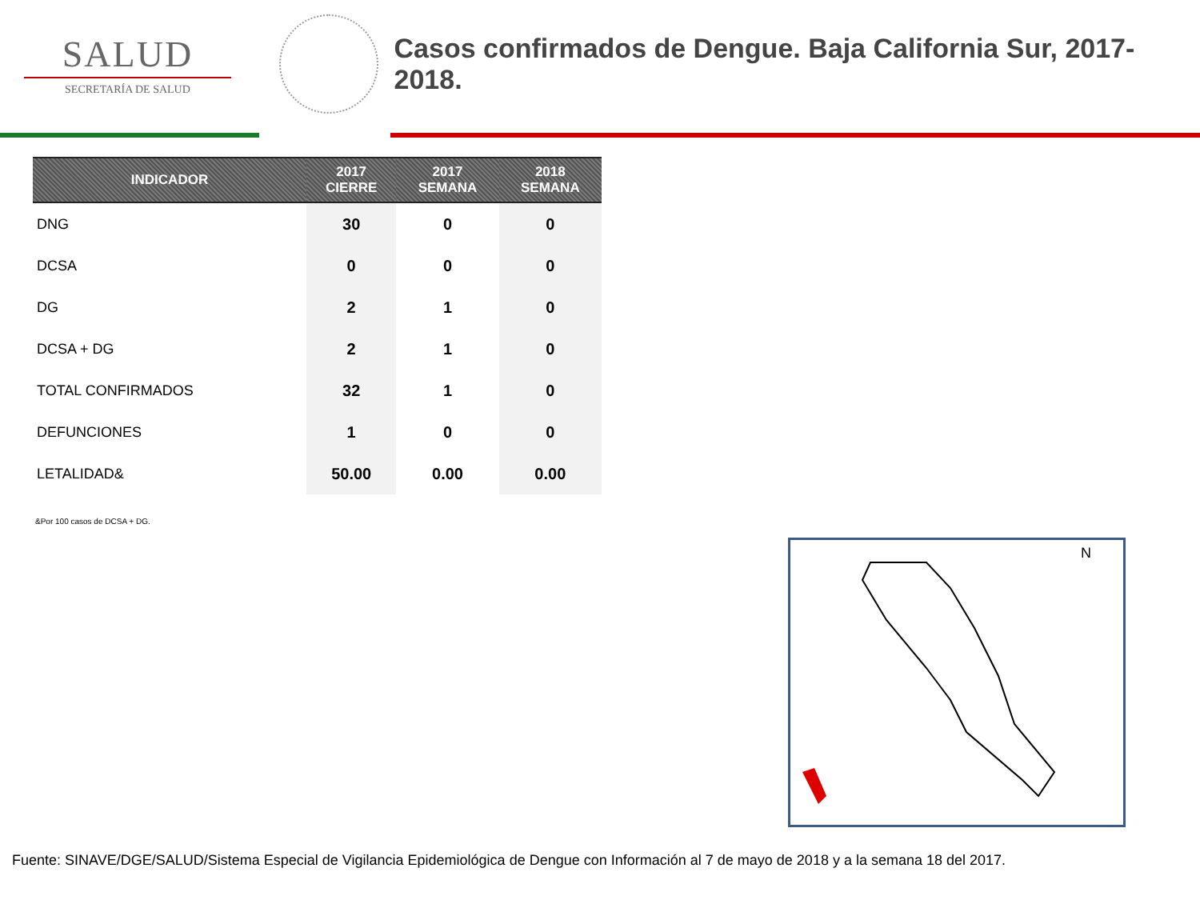SALUD
SECRETARÍA DE SALUD
Casos confirmados de Dengue. Baja California Sur, 2017-2018.
| INDICADOR | 2017 CIERRE | 2017 SEMANA | 2018 SEMANA |
| --- | --- | --- | --- |
| DNG | 30 | 0 | 0 |
| DCSA | 0 | 0 | 0 |
| DG | 2 | 1 | 0 |
| DCSA + DG | 2 | 1 | 0 |
| TOTAL CONFIRMADOS | 32 | 1 | 0 |
| DEFUNCIONES | 1 | 0 | 0 |
| LETALIDAD& | 50.00 | 0.00 | 0.00 |
&Por 100 casos de DCSA + DG.
N
Fuente: SINAVE/DGE/SALUD/Sistema Especial de Vigilancia Epidemiológica de Dengue con Información al 7 de mayo de 2018 y a la semana 18 del 2017.